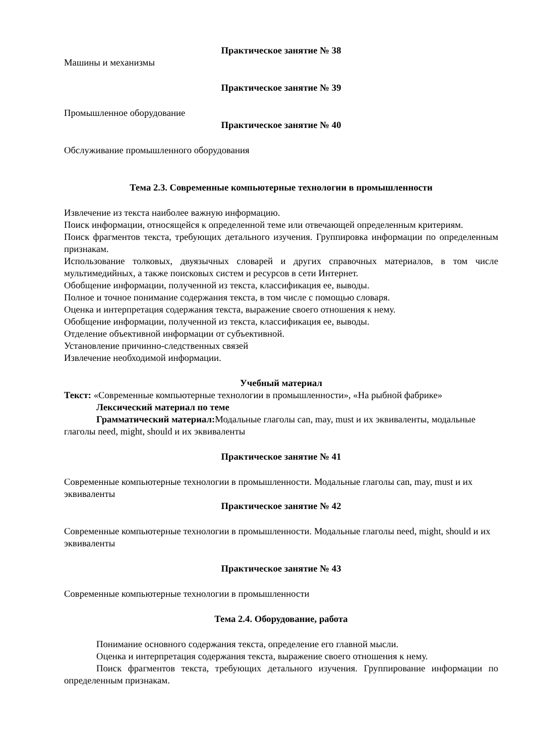Практическое занятие № 38
Машины и механизмы
Практическое занятие № 39
Промышленное оборудование
Практическое занятие № 40
Обслуживание промышленного оборудования
Тема 2.3. Современные компьютерные технологии в промышленности
Извлечение из текста наиболее важную информацию.
Поиск информации, относящейся к определенной теме или отвечающей определенным критериям.
Поиск фрагментов текста, требующих детального изучения. Группировка информации по определенным признакам.
Использование толковых, двуязычных словарей и других справочных материалов, в том числе мультимедийных, а также поисковых систем и ресурсов в сети Интернет.
Обобщение информации, полученной из текста, классификация ее, выводы.
Полное и точное понимание содержания текста, в том числе с помощью словаря.
Оценка и интерпретация содержания текста, выражение своего отношения к нему.
Обобщение информации, полученной из текста, классификация ее, выводы.
Отделение объективной информации от субъективной.
Установление причинно-следственных связей
Извлечение необходимой информации.
Учебный материал
Текст: «Современные компьютерные технологии в промышленности», «На рыбной фабрике»
Лексический материал по теме
Грамматический материал: Модальные глаголы can, may, must и их эквиваленты, модальные глаголы need, might, should и их эквиваленты
Практическое занятие № 41
Современные компьютерные технологии в промышленности. Модальные глаголы can, may, must и их эквиваленты
Практическое занятие № 42
Современные компьютерные технологии в промышленности. Модальные глаголы need, might, should и их эквиваленты
Практическое занятие № 43
Современные компьютерные технологии в промышленности
Тема 2.4. Оборудование, работа
Понимание основного содержания текста, определение его главной мысли.
Оценка и интерпретация содержания текста, выражение своего отношения к нему.
Поиск фрагментов текста, требующих детального изучения. Группирование информации по определенным признакам.